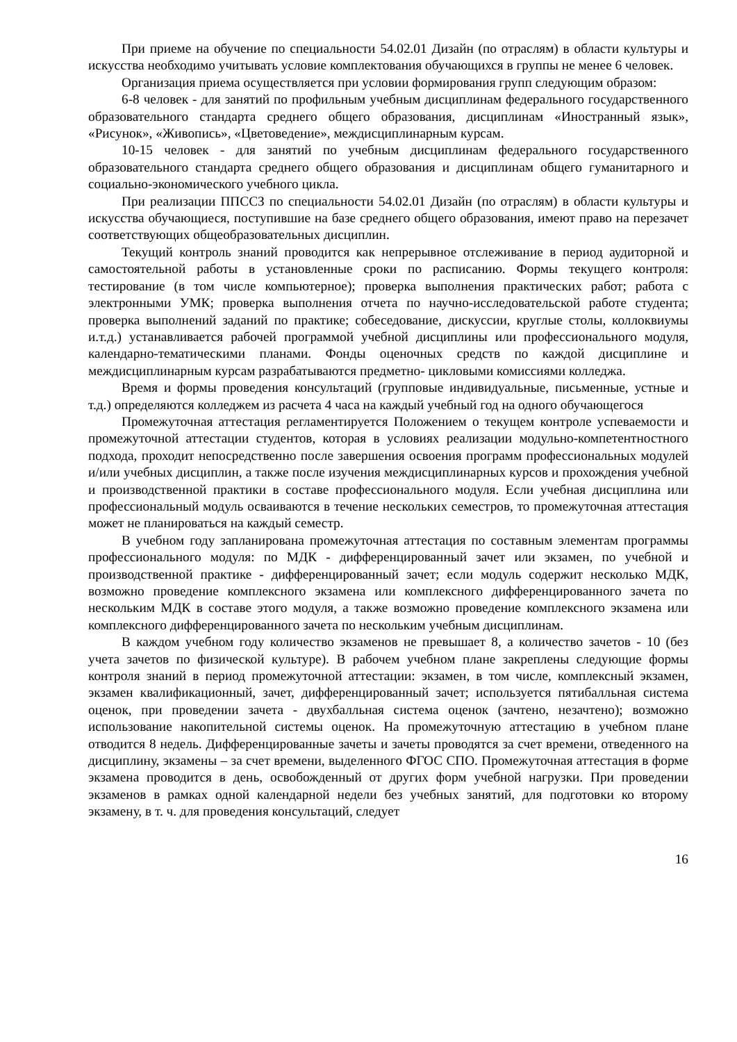При приеме на обучение по специальности 54.02.01 Дизайн (по отраслям) в области культуры и искусства необходимо учитывать условие комплектования обучающихся в группы не менее 6 человек.
Организация приема осуществляется при условии формирования групп следующим образом:
6-8 человек - для занятий по профильным учебным дисциплинам федерального государственного образовательного стандарта среднего общего образования, дисциплинам «Иностранный язык», «Рисунок», «Живопись», «Цветоведение», междисциплинарным курсам.
10-15 человек - для занятий по учебным дисциплинам федерального государственного образовательного стандарта среднего общего образования и дисциплинам общего гуманитарного и социально-экономического учебного цикла.
При реализации ППССЗ по специальности 54.02.01 Дизайн (по отраслям) в области культуры и искусства обучающиеся, поступившие на базе среднего общего образования, имеют право на перезачет соответствующих общеобразовательных дисциплин.
Текущий контроль знаний проводится как непрерывное отслеживание в период аудиторной и самостоятельной работы в установленные сроки по расписанию. Формы текущего контроля: тестирование (в том числе компьютерное); проверка выполнения практических работ; работа с электронными УМК; проверка выполнения отчета по научно-исследовательской работе студента; проверка выполнений заданий по практике; собеседование, дискуссии, круглые столы, коллоквиумы и.т.д.) устанавливается рабочей программой учебной дисциплины или профессионального модуля, календарно-тематическими планами. Фонды оценочных средств по каждой дисциплине и междисциплинарным курсам разрабатываются предметно- цикловыми комиссиями колледжа.
Время и формы проведения консультаций (групповые индивидуальные, письменные, устные и т.д.) определяются колледжем из расчета 4 часа на каждый учебный год на одного обучающегося
Промежуточная аттестация регламентируется Положением о текущем контроле успеваемости и промежуточной аттестации студентов, которая в условиях реализации модульно-компетентностного подхода, проходит непосредственно после завершения освоения программ профессиональных модулей и/или учебных дисциплин, а также после изучения междисциплинарных курсов и прохождения учебной и производственной практики в составе профессионального модуля. Если учебная дисциплина или профессиональный модуль осваиваются в течение нескольких семестров, то промежуточная аттестация может не планироваться на каждый семестр.
В учебном году запланирована промежуточная аттестация по составным элементам программы профессионального модуля: по МДК - дифференцированный зачет или экзамен, по учебной и производственной практике - дифференцированный зачет; если модуль содержит несколько МДК, возможно проведение комплексного экзамена или комплексного дифференцированного зачета по нескольким МДК в составе этого модуля, а также возможно проведение комплексного экзамена или комплексного дифференцированного зачета по нескольким учебным дисциплинам.
В каждом учебном году количество экзаменов не превышает 8, а количество зачетов - 10 (без учета зачетов по физической культуре). В рабочем учебном плане закреплены следующие формы контроля знаний в период промежуточной аттестации: экзамен, в том числе, комплексный экзамен, экзамен квалификационный, зачет, дифференцированный зачет; используется пятибалльная система оценок, при проведении зачета - двухбалльная система оценок (зачтено, незачтено); возможно использование накопительной системы оценок. На промежуточную аттестацию в учебном плане отводится 8 недель. Дифференцированные зачеты и зачеты проводятся за счет времени, отведенного на дисциплину, экзамены – за счет времени, выделенного ФГОС СПО. Промежуточная аттестация в форме экзамена проводится в день, освобожденный от других форм учебной нагрузки. При проведении экзаменов в рамках одной календарной недели без учебных занятий, для подготовки ко второму экзамену, в т. ч. для проведения консультаций, следует
16